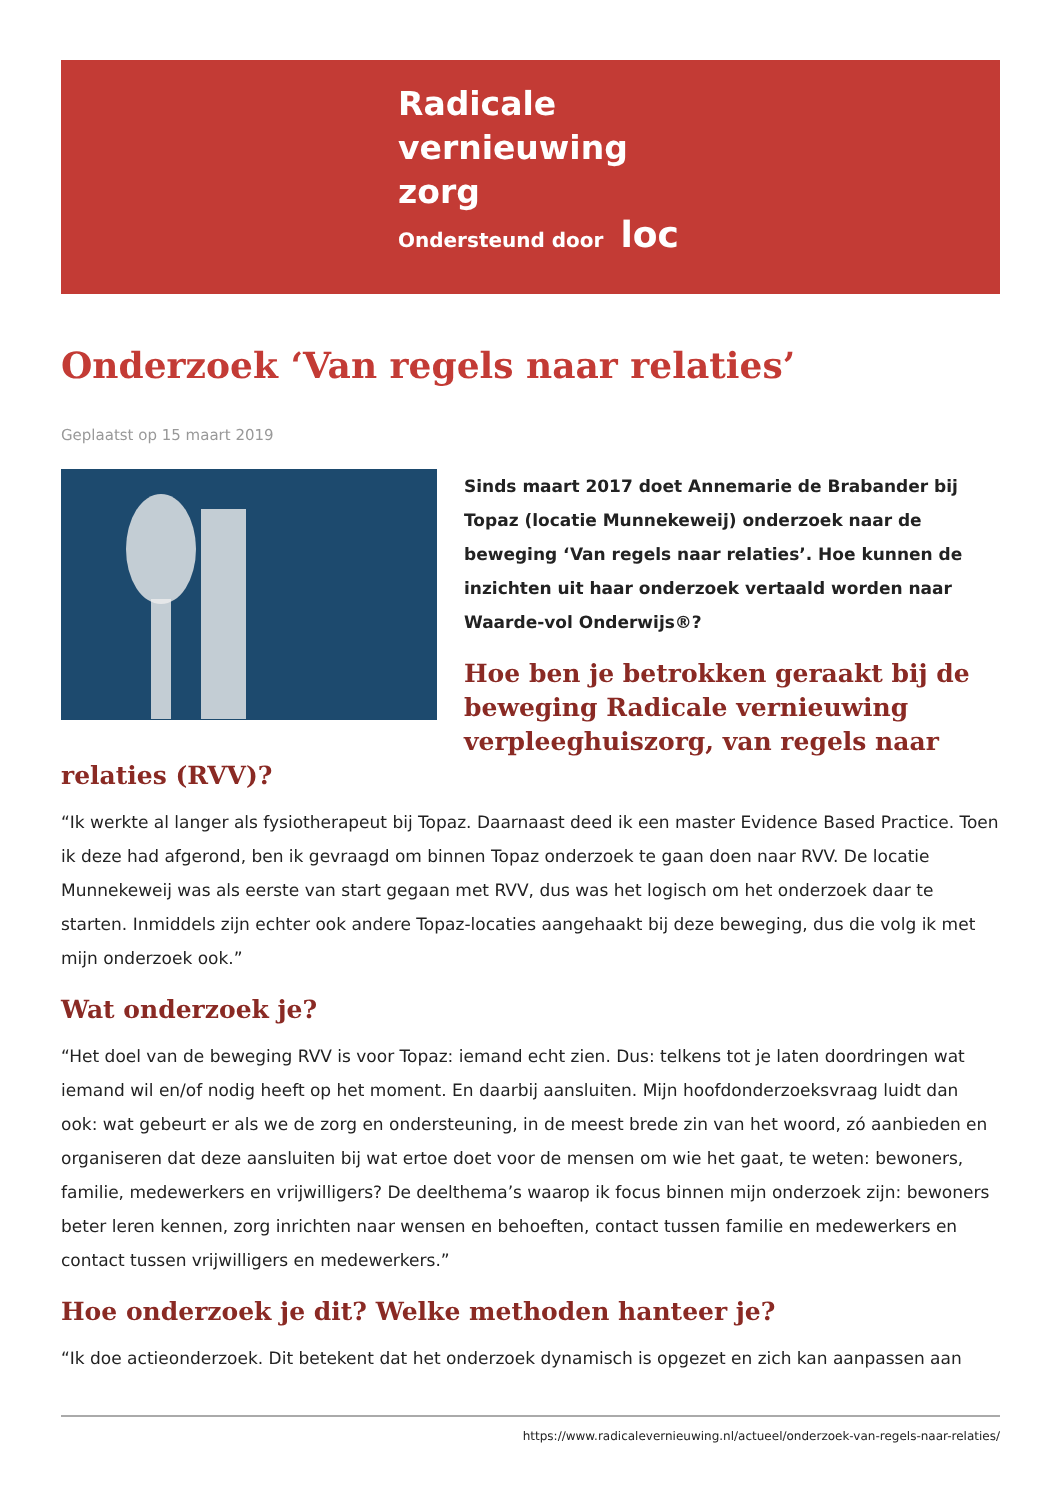Radicale
vernieuwing
zorg
Ondersteund door loc
Onderzoek ‘Van regels naar relaties’
Geplaatst op 15 maart 2019
Sinds maart 2017 doet Annemarie de Brabander bij Topaz (locatie Munnekeweij) onderzoek naar de beweging ‘Van regels naar relaties’. Hoe kunnen de inzichten uit haar onderzoek vertaald worden naar Waarde-vol Onderwijs®?
Hoe ben je betrokken geraakt bij de beweging Radicale vernieuwing verpleeghuiszorg, van regels naar relaties (RVV)?
“Ik werkte al langer als fysiotherapeut bij Topaz. Daarnaast deed ik een master Evidence Based Practice. Toen ik deze had afgerond, ben ik gevraagd om binnen Topaz onderzoek te gaan doen naar RVV. De locatie Munnekeweij was als eerste van start gegaan met RVV, dus was het logisch om het onderzoek daar te starten. Inmiddels zijn echter ook andere Topaz-locaties aangehaakt bij deze beweging, dus die volg ik met mijn onderzoek ook.”
Wat onderzoek je?
“Het doel van de beweging RVV is voor Topaz: iemand echt zien. Dus: telkens tot je laten doordringen wat iemand wil en/of nodig heeft op het moment. En daarbij aansluiten. Mijn hoofdonderzoeksvraag luidt dan ook: wat gebeurt er als we de zorg en ondersteuning, in de meest brede zin van het woord, zó aanbieden en organiseren dat deze aansluiten bij wat ertoe doet voor de mensen om wie het gaat, te weten: bewoners, familie, medewerkers en vrijwilligers? De deelthema’s waarop ik focus binnen mijn onderzoek zijn: bewoners beter leren kennen, zorg inrichten naar wensen en behoeften, contact tussen familie en medewerkers en contact tussen vrijwilligers en medewerkers.”
Hoe onderzoek je dit? Welke methoden hanteer je?
“Ik doe actieonderzoek. Dit betekent dat het onderzoek dynamisch is opgezet en zich kan aanpassen aan
https://www.radicalevernieuwing.nl/actueel/onderzoek-van-regels-naar-relaties/